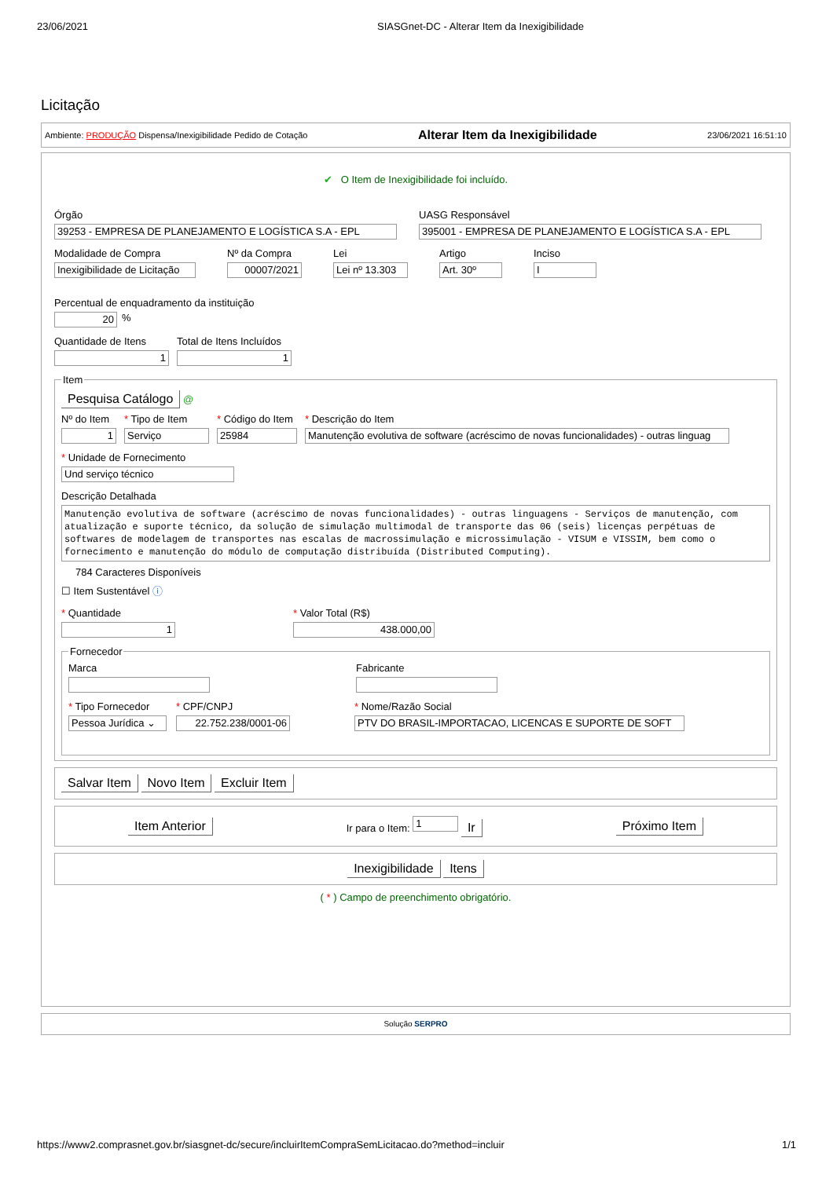23/06/2021 SIASGnet-DC - Alterar Item da Inexigibilidade
Licitação
Ambiente: PRODUÇÃO Dispensa/Inexigibilidade Pedido de Cotação Alterar Item da Inexigibilidade 23/06/2021 16:51:10
✔ O Item de Inexigibilidade foi incluído.
Órgão
39253 - EMPRESA DE PLANEJAMENTO E LOGÍSTICA S.A - EPL
UASG Responsável
395001 - EMPRESA DE PLANEJAMENTO E LOGÍSTICA S.A - EPL
Modalidade de Compra
Inexigibilidade de Licitação
Nº da Compra
00007/2021
Lei
Lei nº 13.303
Artigo
Art. 30º
Inciso
I
Percentual de enquadramento da instituição
20
%
Quantidade de Itens
1
Total de Itens Incluídos
1
Item Pesquisa Catálogo @
Nº do Item
1
* Tipo de Item
Serviço
* Código do Item
25984
* Descrição do Item
Manutenção evolutiva de software (acréscimo de novas funcionalidades) - outras linguag
* Unidade de Fornecimento
Und serviço técnico
Descrição Detalhada
Manutenção evolutiva de software (acréscimo de novas funcionalidades) - outras linguagens - Serviços de manutenção, com atualização e suporte técnico, da solução de simulação multimodal de transporte das 06 (seis) licenças perpétuas de softwares de modelagem de transportes nas escalas de macrossimulação e microssimulação - VISUM e VISSIM, bem como o fornecimento e manutenção do módulo de computação distribuída (Distributed Computing).
784 Caracteres Disponíveis
☐ Item Sustentável ⓘ
* Quantidade
1
* Valor Total (R$)
438.000,00
Fornecedor
Marca Fabricante
* Tipo Fornecedor
Pessoa Jurídica ⌄
* CPF/CNPJ
22.752.238/0001-06
* Nome/Razão Social
PTV DO BRASIL-IMPORTACAO, LICENCAS E SUPORTE DE SOFT
Salvar Item Novo Item Excluir Item
Item Anterior Ir para o Item: 1 Ir Próximo Item
Inexigibilidade Itens
( * ) Campo de preenchimento obrigatório.
Solução SERPRO
https://www2.comprasnet.gov.br/siasgnet-dc/secure/incluirItemCompraSemLicitacao.do?method=incluir 1/1